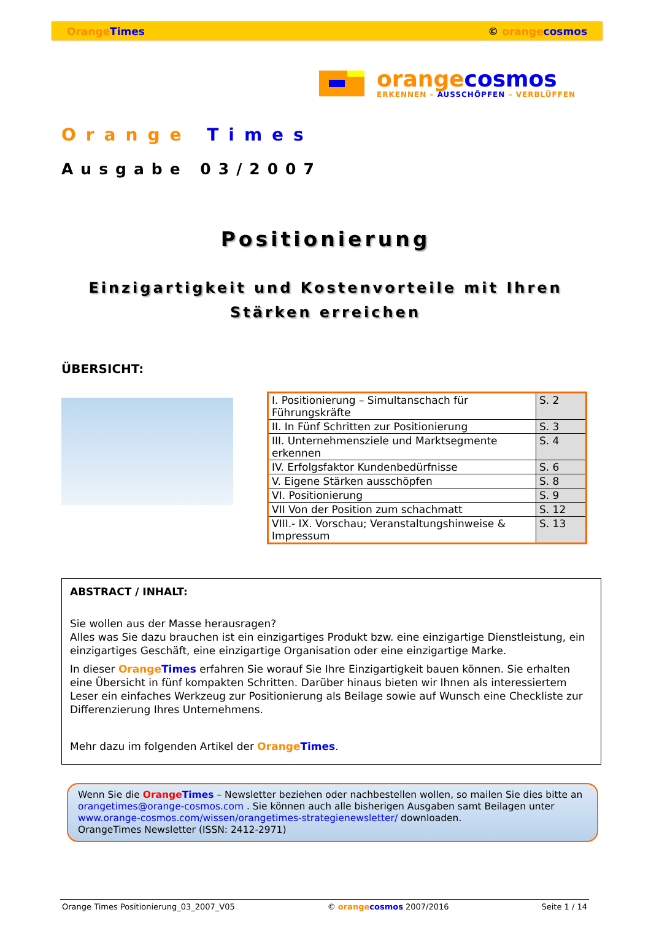Orange Times © orange cosmos
orange cosmos
ERKENNEN – AUSSCHÖPFEN – VERBLÜFFEN
Orange Times
Ausgabe 03/2007
Positionierung
Einzigartigkeit und Kostenvorteile mit Ihren
Stärken erreichen
ÜBERSICHT:
| I. Positionierung – Simultanschach für Führungskräfte | S. 2 |
| II. In Fünf Schritten zur Positionierung | S. 3 |
| III. Unternehmensziele und Marktsegmente erkennen | S. 4 |
| IV. Erfolgsfaktor Kundenbedürfnisse | S. 6 |
| V. Eigene Stärken ausschöpfen | S. 8 |
| VI. Positionierung | S. 9 |
| VII Von der Position zum schachmatt | S. 12 |
| VIII.- IX. Vorschau; Veranstaltungshinweise & Impressum | S. 13 |
ABSTRACT / INHALT:
Sie wollen aus der Masse herausragen?
Alles was Sie dazu brauchen ist ein einzigartiges Produkt bzw. eine einzigartige Dienstleistung, ein einzigartiges Geschäft, eine einzigartige Organisation oder eine einzigartige Marke.
In dieser Orange Times erfahren Sie worauf Sie Ihre Einzigartigkeit bauen können. Sie erhalten eine Übersicht in fünf kompakten Schritten. Darüber hinaus bieten wir Ihnen als interessiertem Leser ein einfaches Werkzeug zur Positionierung als Beilage sowie auf Wunsch eine Checkliste zur Differenzierung Ihres Unternehmens.
Mehr dazu im folgenden Artikel der Orange Times.
Wenn Sie die Orange Times – Newsletter beziehen oder nachbestellen wollen, so mailen Sie dies bitte an orangetimes@orange-cosmos.com . Sie können auch alle bisherigen Ausgaben samt Beilagen unter www.orange-cosmos.com/wissen/orangetimes-strategienewsletter/ downloaden.
OrangeTimes Newsletter (ISSN: 2412-2971)
Orange Times Positionierung_03_2007_V05 © orange cosmos 2007/2016 Seite 1 / 14